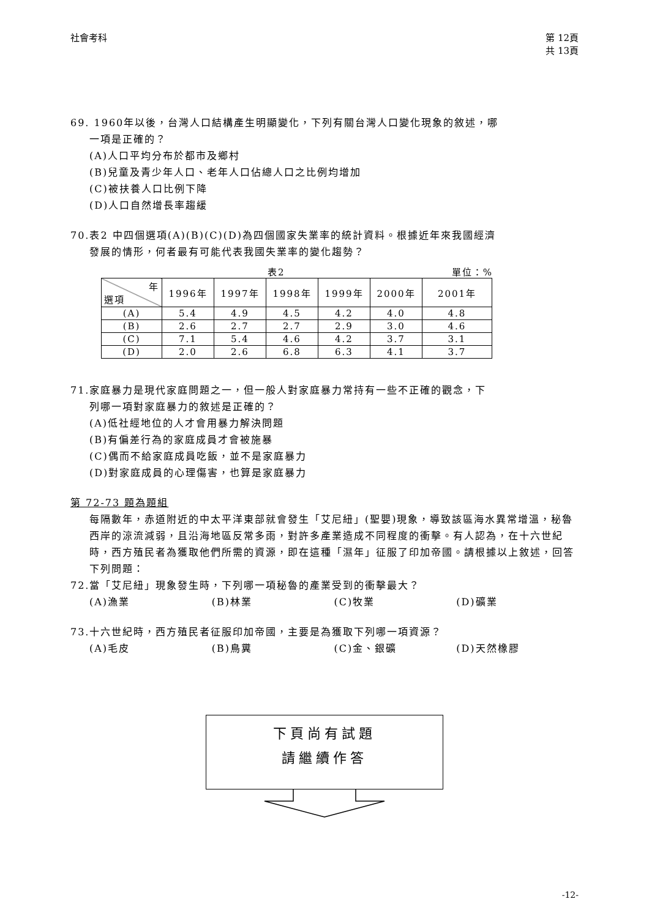社會考科 第 12頁
共 13頁
69. 1960年以後，台灣人口結構產生明顯變化，下列有關台灣人口變化現象的敘述，哪
一項是正確的？
(A)人口平均分布於都市及鄉村
(B)兒童及青少年人口、老年人口佔總人口之比例均增加
(C)被扶養人口比例下降
(D)人口自然增長率趨緩
70.表2 中四個選項(A)(B)(C)(D)為四個國家失業率的統計資料。根據近年來我國經濟
發展的情形，何者最有可能代表我國失業率的變化趨勢？
表2 單位：%
| 年 選項 | 1996年 | 1997年 | 1998年 | 1999年 | 2000年 | 2001年 |
| --- | --- | --- | --- | --- | --- | --- |
| (A) | 5.4 | 4.9 | 4.5 | 4.2 | 4.0 | 4.8 |
| (B) | 2.6 | 2.7 | 2.7 | 2.9 | 3.0 | 4.6 |
| (C) | 7.1 | 5.4 | 4.6 | 4.2 | 3.7 | 3.1 |
| (D) | 2.0 | 2.6 | 6.8 | 6.3 | 4.1 | 3.7 |
71.家庭暴力是現代家庭問題之一，但一般人對家庭暴力常持有一些不正確的觀念，下
列哪一項對家庭暴力的敘述是正確的？
(A)低社經地位的人才會用暴力解決問題
(B)有偏差行為的家庭成員才會被施暴
(C)偶而不給家庭成員吃飯，並不是家庭暴力
(D)對家庭成員的心理傷害，也算是家庭暴力
第 72-73 題為題組
每隔數年，赤道附近的中太平洋東部就會發生「艾尼紐」(聖嬰)現象，導致該區海水異常增溫，秘魯西岸的涼流減弱，且沿海地區反常多雨，對許多產業造成不同程度的衝擊。有人認為，在十六世紀時，西方殖民者為獲取他們所需的資源，即在這種「濕年」征服了印加帝國。請根據以上敘述，回答下列問題：
72.當「艾尼紐」現象發生時，下列哪一項秘魯的產業受到的衝擊最大？
(A)漁業 (B)林業 (C)牧業 (D)礦業
73.十六世紀時，西方殖民者征服印加帝國，主要是為獲取下列哪一項資源？
(A)毛皮 (B)鳥糞 (C)金、銀礦 (D)天然橡膠
下頁尚有試題
請繼續作答
-12-